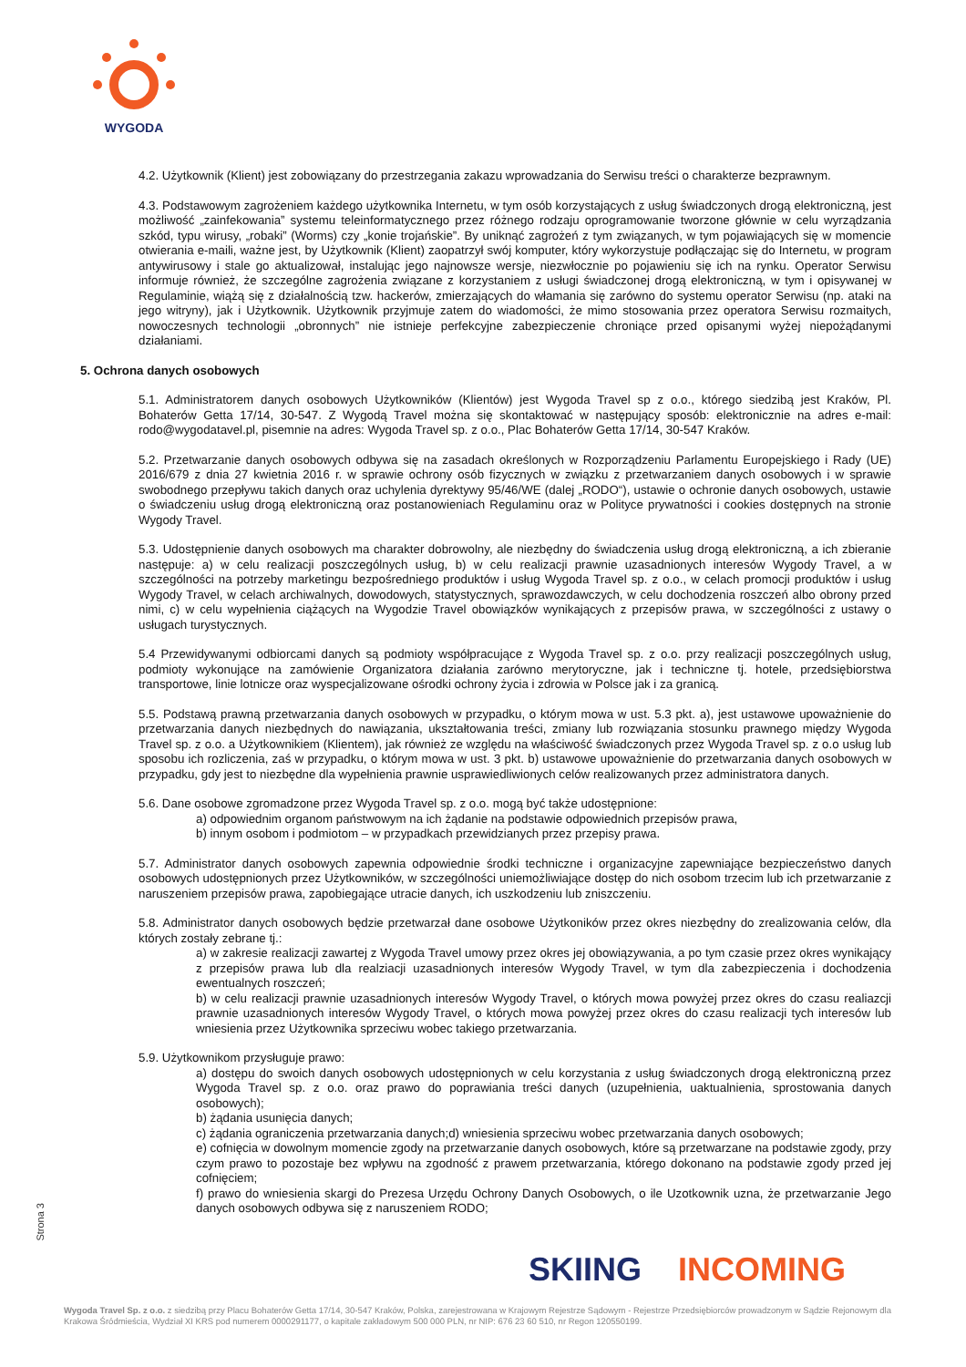WYGODA
4.2. Użytkownik (Klient) jest zobowiązany do przestrzegania zakazu wprowadzania do Serwisu treści o charakterze bezprawnym.
4.3. Podstawowym zagrożeniem każdego użytkownika Internetu, w tym osób korzystających z usług świadczonych drogą elektroniczną, jest możliwość „zainfekowania” systemu teleinformatycznego przez różnego rodzaju oprogramowanie tworzone głównie w celu wyrządzania szkód, typu wirusy, „robaki” (Worms) czy „konie trojańskie”. By uniknąć zagrożeń z tym związanych, w tym pojawiających się w momencie otwierania e-maili, ważne jest, by Użytkownik (Klient) zaopatrzył swój komputer, który wykorzystuje podłączając się do Internetu, w program antywirusowy i stale go aktualizował, instalując jego najnowsze wersje, niezwłocznie po pojawieniu się ich na rynku. Operator Serwisu informuje również, że szczególne zagrożenia związane z korzystaniem z usługi świadczonej drogą elektroniczną, w tym i opisywanej w Regulaminie, wiążą się z działalnością tzw. hackerów, zmierzających do włamania się zarówno do systemu operator Serwisu (np. ataki na jego witryny), jak i Użytkownik. Użytkownik przyjmuje zatem do wiadomości, że mimo stosowania przez operatora Serwisu rozmaitych, nowoczesnych technologii „obronnych” nie istnieje perfekcyjne zabezpieczenie chroniące przed opisanymi wyżej niepożądanymi działaniami.
5. Ochrona danych osobowych
5.1. Administratorem danych osobowych Użytkowników (Klientów) jest Wygoda Travel sp z o.o., którego siedzibą jest Kraków, Pl. Bohaterów Getta 17/14, 30-547. Z Wygodą Travel można się skontaktować w następujący sposób: elektronicznie na adres e-mail: rodo@wygodatavel.pl, pisemnie na adres: Wygoda Travel sp. z o.o., Plac Bohaterów Getta 17/14, 30-547 Kraków.
5.2. Przetwarzanie danych osobowych odbywa się na zasadach określonych w Rozporządzeniu Parlamentu Europejskiego i Rady (UE) 2016/679 z dnia 27 kwietnia 2016 r. w sprawie ochrony osób fizycznych w związku z przetwarzaniem danych osobowych i w sprawie swobodnego przepływu takich danych oraz uchylenia dyrektywy 95/46/WE (dalej „RODO“), ustawie o ochronie danych osobowych, ustawie o świadczeniu usług drogą elektroniczną oraz postanowieniach Regulaminu oraz w Polityce prywatności i cookies dostępnych na stronie Wygody Travel.
5.3. Udostępnienie danych osobowych ma charakter dobrowolny, ale niezbędny do świadczenia usług drogą elektroniczną, a ich zbieranie następuje: a) w celu realizacji poszczególnych usług, b) w celu realizacji prawnie uzasadnionych interesów Wygody Travel, a w szczególności na potrzeby marketingu bezpośredniego produktów i usług Wygoda Travel sp. z o.o., w celach promocji produktów i usług Wygody Travel, w celach archiwalnych, dowodowych, statystycznych, sprawozdawczych, w celu dochodzenia roszczeń albo obrony przed nimi, c) w celu wypełnienia ciążących na Wygodzie Travel obowiązków wynikających z przepisów prawa, w szczególności z ustawy o usługach turystycznych.
5.4 Przewidywanymi odbiorcami danych są podmioty współpracujące z Wygoda Travel sp. z o.o. przy realizacji poszczególnych usług, podmioty wykonujące na zamówienie Organizatora działania zarówno merytoryczne, jak i techniczne tj. hotele, przedsiębiorstwa transportowe, linie lotnicze oraz wyspecjalizowane ośrodki ochrony życia i zdrowia w Polsce jak i za granicą.
5.5. Podstawą prawną przetwarzania danych osobowych w przypadku, o którym mowa w ust. 5.3 pkt. a), jest ustawowe upoważnienie do przetwarzania danych niezbędnych do nawiązania, ukształtowania treści, zmiany lub rozwiązania stosunku prawnego między Wygoda Travel sp. z o.o. a Użytkownikiem (Klientem), jak również ze względu na właściwość świadczonych przez Wygoda Travel sp. z o.o usług lub sposobu ich rozliczenia, zaś w przypadku, o którym mowa w ust. 3 pkt. b) ustawowe upoważnienie do przetwarzania danych osobowych w przypadku, gdy jest to niezbędne dla wypełnienia prawnie usprawiedliwionych celów realizowanych przez administratora danych.
5.6. Dane osobowe zgromadzone przez Wygoda Travel sp. z o.o. mogą być także udostępnione:
a) odpowiednim organom państwowym na ich żądanie na podstawie odpowiednich przepisów prawa,
b) innym osobom i podmiotom – w przypadkach przewidzianych przez przepisy prawa.
5.7. Administrator danych osobowych zapewnia odpowiednie środki techniczne i organizacyjne zapewniające bezpieczeństwo danych osobowych udostępnionych przez Użytkowników, w szczególności uniemożliwiające dostęp do nich osobom trzecim lub ich przetwarzanie z naruszeniem przepisów prawa, zapobiegające utracie danych, ich uszkodzeniu lub zniszczeniu.
5.8. Administrator danych osobowych będzie przetwarzał dane osobowe Użytkoników przez okres niezbędny do zrealizowania celów, dla których zostały zebrane tj.:
a) w zakresie realizacji zawartej z Wygoda Travel umowy przez okres jej obowiązywania, a po tym czasie przez okres wynikający z przepisów prawa lub dla realziacji uzasadnionych interesów Wygody Travel, w tym dla zabezpieczenia i dochodzenia ewentualnych roszczeń;
b) w celu realizacji prawnie uzasadnionych interesów Wygody Travel, o których mowa powyżej przez okres do czasu realiazcji prawnie uzasadnionych interesów Wygody Travel, o których mowa powyżej przez okres do czasu realizacji tych interesów lub wniesienia przez Użytkownika sprzeciwu wobec takiego przetwarzania.
5.9. Użytkownikom przysługuje prawo:
a) dostępu do swoich danych osobowych udostępnionych w celu korzystania z usług świadczonych drogą elektroniczną przez Wygoda Travel sp. z o.o. oraz prawo do poprawiania treści danych (uzupełnienia, uaktualnienia, sprostowania danych osobowych);
b) żądania usunięcia danych;
c) żądania ograniczenia przetwarzania danych;d) wniesienia sprzeciwu wobec przetwarzania danych osobowych;
e) cofnięcia w dowolnym momencie zgody na przetwarzanie danych osobowych, które są przetwarzane na podstawie zgody, przy czym prawo to pozostaje bez wpływu na zgodność z prawem przetwarzania, którego dokonano na podstawie zgody przed jej cofnięciem;
f) prawo do wniesienia skargi do Prezesa Urzędu Ochrony Danych Osobowych, o ile Uzotkownik uzna, że przetwarzanie Jego danych osobowych odbywa się z naruszeniem RODO;
Strona 3
SKIING INCOMING
Wygoda Travel Sp. z o.o. z siedzibą przy Placu Bohaterów Getta 17/14, 30-547 Kraków, Polska, zarejestrowana w Krajowym Rejestrze Sądowym - Rejestrze Przedsiębiorców prowadzonym w Sądzie Rejonowym dla Krakowa Śródmieścia, Wydział XI KRS pod numerem 0000291177, o kapitale zakładowym 500 000 PLN, nr NIP: 676 23 60 510, nr Regon 120550199.